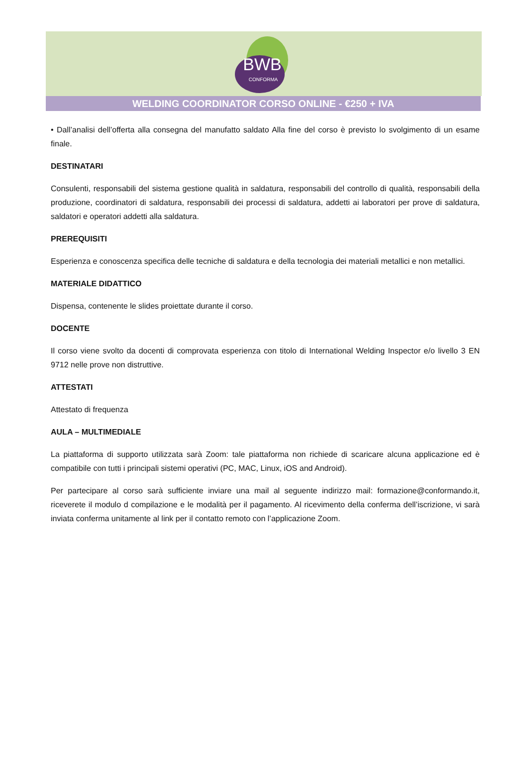BWB
CONFORMA
WELDING COORDINATOR CORSO ONLINE - €250 + IVA
• Dall’analisi dell’offerta alla consegna del manufatto saldato Alla fine del corso è previsto lo svolgimento di un esame finale.
DESTINATARI
Consulenti, responsabili del sistema gestione qualità in saldatura, responsabili del controllo di qualità, responsabili della produzione, coordinatori di saldatura, responsabili dei processi di saldatura, addetti ai laboratori per prove di saldatura, saldatori e operatori addetti alla saldatura.
PREREQUISITI
Esperienza e conoscenza specifica delle tecniche di saldatura e della tecnologia dei materiali metallici e non metallici.
MATERIALE DIDATTICO
Dispensa, contenente le slides proiettate durante il corso.
DOCENTE
Il corso viene svolto da docenti di comprovata esperienza con titolo di International Welding Inspector e/o livello 3 EN 9712 nelle prove non distruttive.
ATTESTATI
Attestato di frequenza
AULA – MULTIMEDIALE
La piattaforma di supporto utilizzata sarà Zoom: tale piattaforma non richiede di scaricare alcuna applicazione ed è compatibile con tutti i principali sistemi operativi (PC, MAC, Linux, iOS and Android).
Per partecipare al corso sarà sufficiente inviare una mail al seguente indirizzo mail: formazione@conformando.it, riceverete il modulo d compilazione e le modalità per il pagamento. Al ricevimento della conferma dell’iscrizione, vi sarà inviata conferma unitamente al link per il contatto remoto con l’applicazione Zoom.